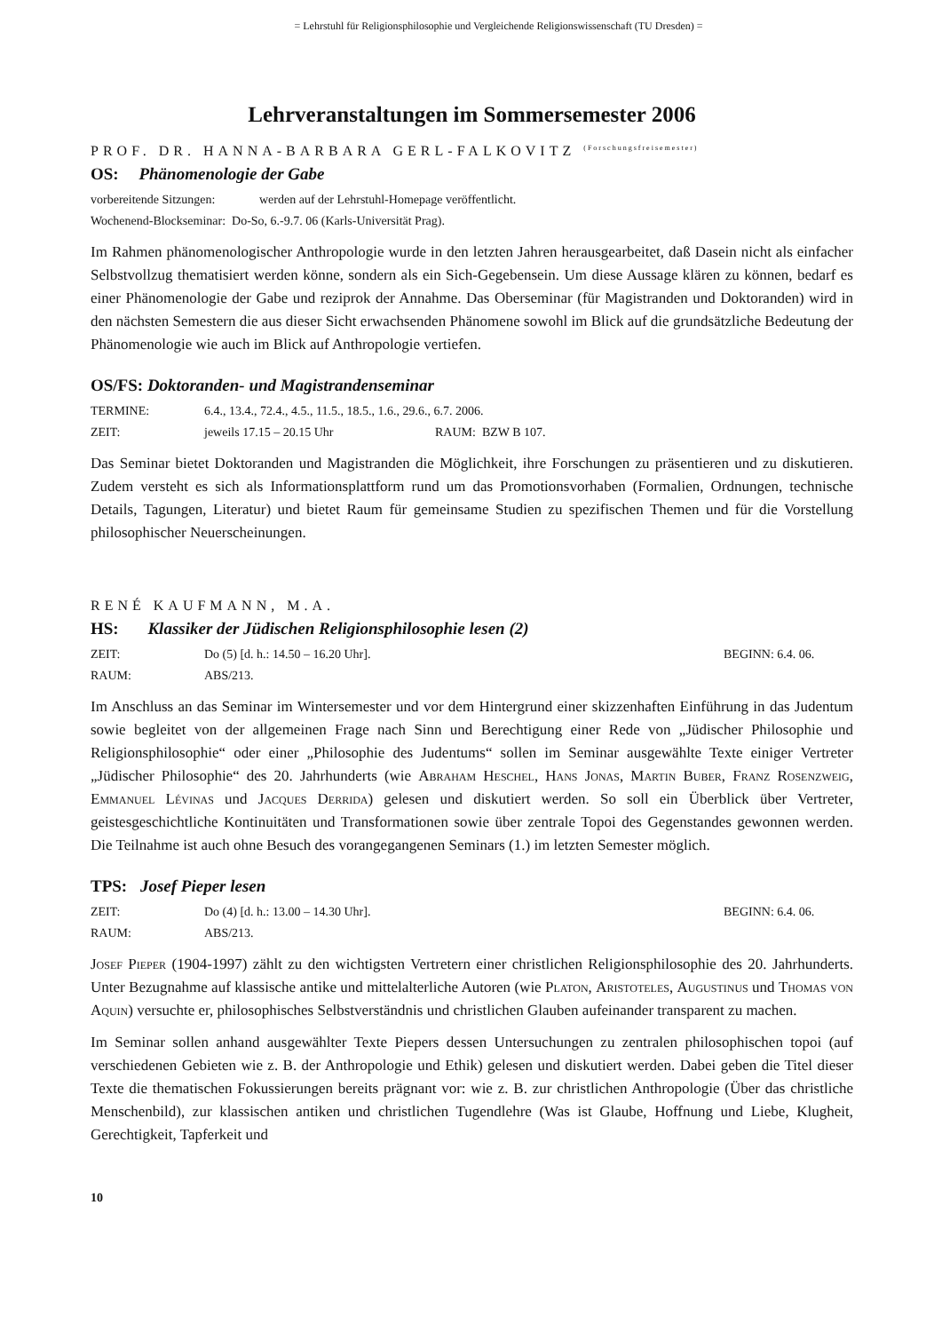= Lehrstuhl für Religionsphilosophie und Vergleichende Religionswissenschaft (TU Dresden) =
Lehrveranstaltungen im Sommersemester 2006
PROF. DR. HANNA-BARBARA GERL-FALKOVITZ <sup>(Forschungsfreisemester)</sup>
OS: Phänomenologie der Gabe
vorbereitende Sitzungen: werden auf der Lehrstuhl-Homepage veröffentlicht.
Wochenend-Blockseminar: Do-So, 6.-9.7. 06 (Karls-Universität Prag).
Im Rahmen phänomenologischer Anthropologie wurde in den letzten Jahren herausgearbeitet, daß Dasein nicht als einfacher Selbstvollzug thematisiert werden könne, sondern als ein Sich-Gegebensein. Um diese Aussage klären zu können, bedarf es einer Phänomenologie der Gabe und reziprok der Annahme. Das Oberseminar (für Magistranden und Doktoranden) wird in den nächsten Semestern die aus dieser Sicht erwachsenden Phänomene sowohl im Blick auf die grundsätzliche Bedeutung der Phänomenologie wie auch im Blick auf Anthropologie vertiefen.
OS/FS: Doktoranden- und Magistrandenseminar
TERMINE: 6.4., 13.4., 72.4., 4.5., 11.5., 18.5., 1.6., 29.6., 6.7. 2006.
ZEIT: jeweils 17.15 – 20.15 Uhr RAUM: BZW B 107.
Das Seminar bietet Doktoranden und Magistranden die Möglichkeit, ihre Forschungen zu präsentieren und zu diskutieren. Zudem versteht es sich als Informationsplattform rund um das Promotionsvorhaben (Formalien, Ordnungen, technische Details, Tagungen, Literatur) und bietet Raum für gemeinsame Studien zu spezifischen Themen und für die Vorstellung philosophischer Neuerscheinungen.
RENÉ KAUFMANN, M.A.
HS: Klassiker der Jüdischen Religionsphilosophie lesen (2)
ZEIT: Do (5) [d. h.: 14.50 – 16.20 Uhr]. BEGINN: 6.4. 06.
RAUM: ABS/213.
Im Anschluss an das Seminar im Wintersemester und vor dem Hintergrund einer skizzenhaften Einführung in das Judentum sowie begleitet von der allgemeinen Frage nach Sinn und Berechtigung einer Rede von „Jüdischer Philosophie und Religionsphilosophie“ oder einer „Philosophie des Judentums“ sollen im Seminar ausgewählte Texte einiger Vertreter „Jüdischer Philosophie“ des 20. Jahrhunderts (wie Abraham Heschel, Hans Jonas, Martin Buber, Franz Rosenzweig, Emmanuel Lévinas und Jacques Derrida) gelesen und diskutiert werden. So soll ein Überblick über Vertreter, geistesgeschichtliche Kontinuitäten und Transformationen sowie über zentrale Topoi des Gegenstandes gewonnen werden. Die Teilnahme ist auch ohne Besuch des vorangegangenen Seminars (1.) im letzten Semester möglich.
TPS: Josef Pieper lesen
ZEIT: Do (4) [d. h.: 13.00 – 14.30 Uhr]. BEGINN: 6.4. 06.
RAUM: ABS/213.
Josef Pieper (1904-1997) zählt zu den wichtigsten Vertretern einer christlichen Religionsphilosophie des 20. Jahrhunderts. Unter Bezugnahme auf klassische antike und mittelalterliche Autoren (wie Platon, Aristoteles, Augustinus und Thomas von Aquin) versuchte er, philosophisches Selbstverständnis und christlichen Glauben aufeinander transparent zu machen.
Im Seminar sollen anhand ausgewählter Texte Piepers dessen Untersuchungen zu zentralen philosophischen topoi (auf verschiedenen Gebieten wie z. B. der Anthropologie und Ethik) gelesen und diskutiert werden. Dabei geben die Titel dieser Texte die thematischen Fokussierungen bereits prägnant vor: wie z. B. zur christlichen Anthropologie (Über das christliche Menschenbild), zur klassischen antiken und christlichen Tugendlehre (Was ist Glaube, Hoffnung und Liebe, Klugheit, Gerechtigkeit, Tapferkeit und
10